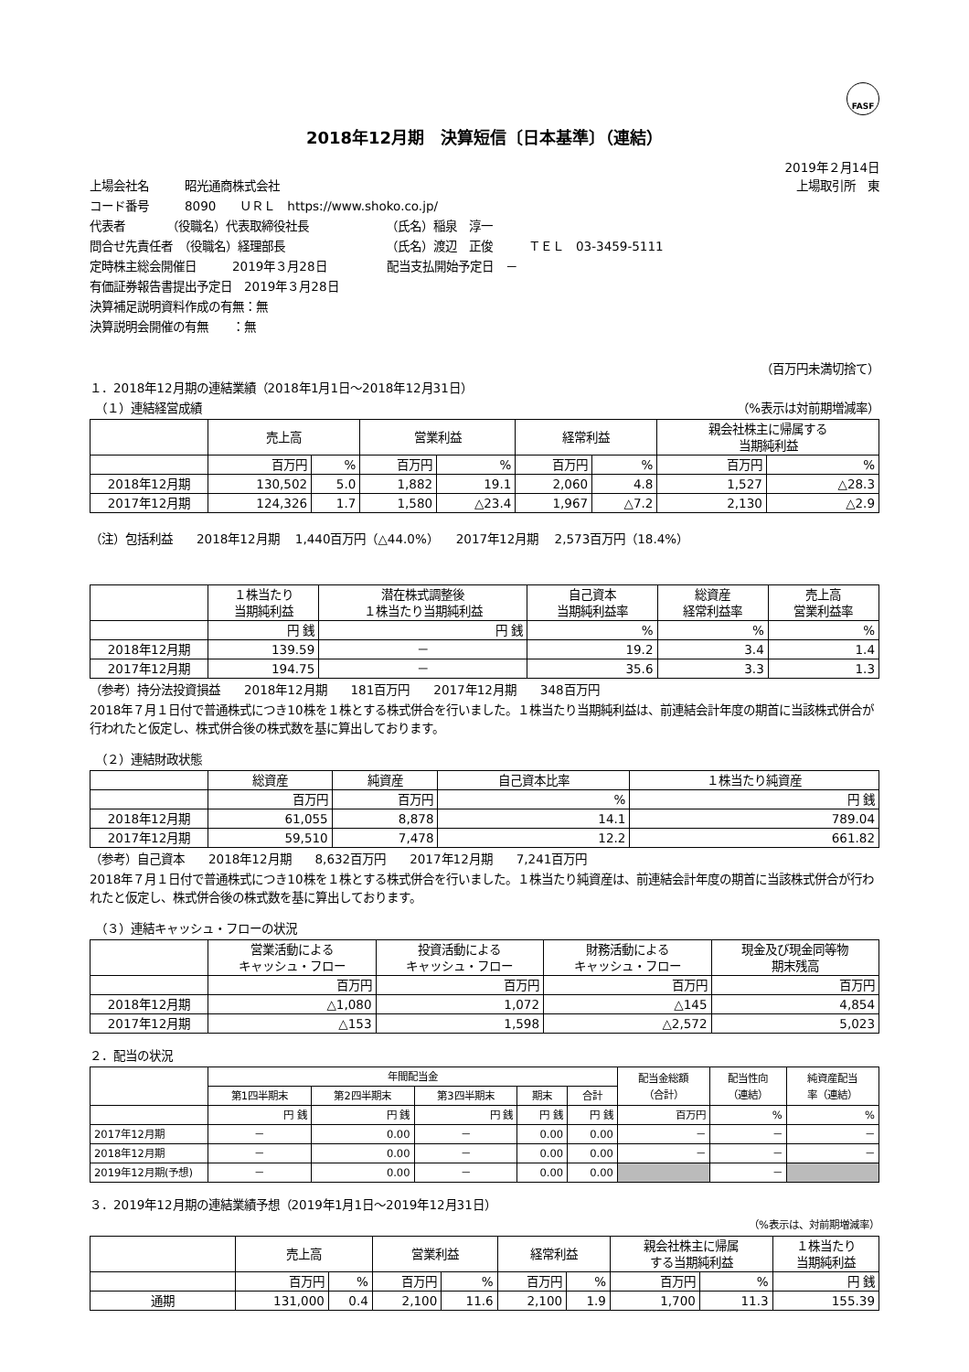FASF
2018年12月期　決算短信〔日本基準〕（連結）
2019年２月14日
上場会社名　　　昭光通商株式会社 上場取引所　東
コード番号　　　8090　　ＵＲＬ　https://www.shoko.co.jp/
代表者　　　　（役職名）代表取締役社長　　　　　　　（氏名）稲泉　淳一
問合せ先責任者　（役職名）経理部長　　　　　　　　　（氏名）渡辺　正俊　　　ＴＥＬ　03-3459-5111
定時株主総会開催日　　　2019年３月28日　　　　　配当支払開始予定日　－
有価証券報告書提出予定日　2019年３月28日
決算補足説明資料作成の有無：無
決算説明会開催の有無　　：無
（百万円未満切捨て）
１．2018年12月期の連結業績（2018年1月1日～2018年12月31日）
　（１）連結経営成績 （%表示は対前期増減率）
| | 売上高 | | 営業利益 | | 経常利益 | | 親会社株主に帰属する 当期純利益 | |
| | 百万円 | % | 百万円 | % | 百万円 | % | 百万円 | % |
| 2018年12月期 | 130,502 | 5.0 | 1,882 | 19.1 | 2,060 | 4.8 | 1,527 | △28.3 |
| 2017年12月期 | 124,326 | 1.7 | 1,580 | △23.4 | 1,967 | △7.2 | 2,130 | △2.9 |
（注）包括利益　　2018年12月期　 1,440百万円（△44.0%）　　2017年12月期　 2,573百万円（18.4%）
| | １株当たり 当期純利益 | 潜在株式調整後 １株当たり当期純利益 | 自己資本 当期純利益率 | 総資産 経常利益率 | 売上高 営業利益率 |
| | 円 銭 | 円 銭 | % | % | % |
| 2018年12月期 | 139.59 | － | 19.2 | 3.4 | 1.4 |
| 2017年12月期 | 194.75 | － | 35.6 | 3.3 | 1.3 |
（参考）持分法投資損益　　2018年12月期　　181百万円　　2017年12月期　　348百万円
2018年７月１日付で普通株式につき10株を１株とする株式併合を行いました。１株当たり当期純利益は、前連結会計年度の期首に当該株式併合が行われたと仮定し、株式併合後の株式数を基に算出しております。
　（２）連結財政状態
| | 総資産 | 純資産 | 自己資本比率 | １株当たり純資産 |
| | 百万円 | 百万円 | % | 円 銭 |
| 2018年12月期 | 61,055 | 8,878 | 14.1 | 789.04 |
| 2017年12月期 | 59,510 | 7,478 | 12.2 | 661.82 |
（参考）自己資本　　2018年12月期　　8,632百万円　　2017年12月期　　7,241百万円
2018年７月１日付で普通株式につき10株を１株とする株式併合を行いました。１株当たり純資産は、前連結会計年度の期首に当該株式併合が行われたと仮定し、株式併合後の株式数を基に算出しております。
　（３）連結キャッシュ・フローの状況
| | 営業活動による キャッシュ・フロー | 投資活動による キャッシュ・フロー | 財務活動による キャッシュ・フロー | 現金及び現金同等物 期末残高 |
| | 百万円 | 百万円 | 百万円 | 百万円 |
| 2018年12月期 | △1,080 | 1,072 | △145 | 4,854 |
| 2017年12月期 | △153 | 1,598 | △2,572 | 5,023 |
２．配当の状況
| | 年間配当金 | | | | | 配当金総額 （合計） | 配当性向 （連結） | 純資産配当 率（連結） |
| | 第1四半期末 | 第2四半期末 | 第3四半期末 | 期末 | 合計 | | | |
| | 円 銭 | 円 銭 | 円 銭 | 円 銭 | 円 銭 | 百万円 | % | % |
| 2017年12月期 | － | 0.00 | － | 0.00 | 0.00 | － | － | － |
| 2018年12月期 | － | 0.00 | － | 0.00 | 0.00 | － | － | － |
| 2019年12月期(予想) | － | 0.00 | － | 0.00 | 0.00 | | － | |
３．2019年12月期の連結業績予想（2019年1月1日～2019年12月31日）
（%表示は、対前期増減率）
| | 売上高 | | 営業利益 | | 経常利益 | | 親会社株主に帰属 する当期純利益 | | １株当たり 当期純利益 |
| | 百万円 | % | 百万円 | % | 百万円 | % | 百万円 | % | 円 銭 |
| 通期 | 131,000 | 0.4 | 2,100 | 11.6 | 2,100 | 1.9 | 1,700 | 11.3 | 155.39 |